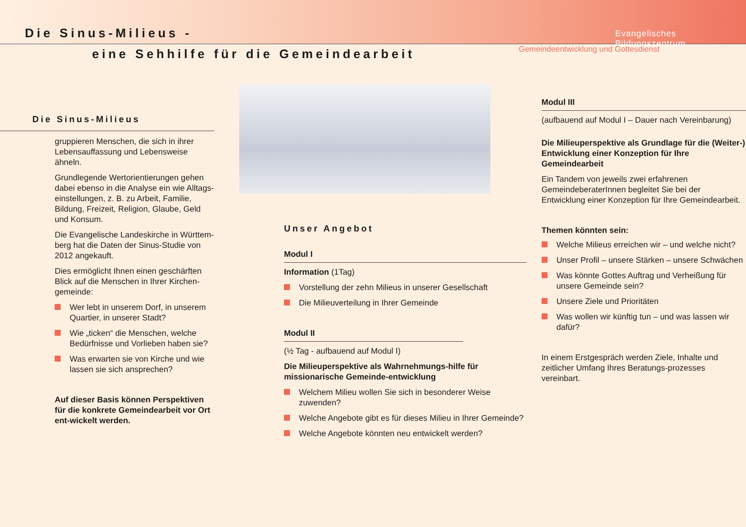Die Sinus-Milieus -
eine Sehhilfe für die Gemeindearbeit
Evangelisches Bildungszentrum
Gemeindeentwicklung und Gottesdienst
Die Sinus-Milieus
gruppieren Menschen, die sich in ihrer Lebensauffassung und Lebensweise ähneln.
Grundlegende Wertorientierungen gehen dabei ebenso in die Analyse ein wie Alltags-einstellungen, z. B. zu Arbeit, Familie, Bildung, Freizeit, Religion, Glaube, Geld und Konsum.
Die Evangelische Landeskirche in Württem-berg hat die Daten der Sinus-Studie von 2012 angekauft.
Dies ermöglicht Ihnen einen geschärften Blick auf die Menschen in Ihrer Kirchen-gemeinde:
Wer lebt in unserem Dorf, in unserem Quartier, in unserer Stadt?
Wie „ticken“ die Menschen, welche Bedürfnisse und Vorlieben haben sie?
Was erwarten sie von Kirche und wie lassen sie sich ansprechen?
Auf dieser Basis können Perspektiven für die konkrete Gemeindearbeit vor Ort ent-wickelt werden.
Unser Angebot
Modul I
Information (1Tag)
Vorstellung der zehn Milieus in unserer Gesellschaft
Die Milieuverteilung in Ihrer Gemeinde
Modul II
(½ Tag - aufbauend auf Modul I)
Die Milieuperspektive als Wahrnehmungs-hilfe für missionarische Gemeinde-entwicklung
Welchem Milieu wollen Sie sich in besonderer Weise zuwenden?
Welche Angebote gibt es für dieses Milieu in Ihrer Gemeinde?
Welche Angebote könnten neu entwickelt werden?
Modul III
(aufbauend auf Modul I – Dauer nach Vereinbarung)
Die Milieuperspektive als Grundlage für die (Weiter-) Entwicklung einer Konzeption für Ihre Gemeindearbeit
Ein Tandem von jeweils zwei erfahrenen GemeindeberaterInnen begleitet Sie bei der Entwicklung einer Konzeption für Ihre Gemeindearbeit.
Themen könnten sein:
Welche Milieus erreichen wir – und welche nicht?
Unser Profil – unsere Stärken – unsere Schwächen
Was könnte Gottes Auftrag und Verheißung für unsere Gemeinde sein?
Unsere Ziele und Prioritäten
Was wollen wir künftig tun – und was lassen wir dafür?
In einem Erstgespräch werden Ziele, Inhalte und zeitlicher Umfang Ihres Beratungs-prozesses vereinbart.